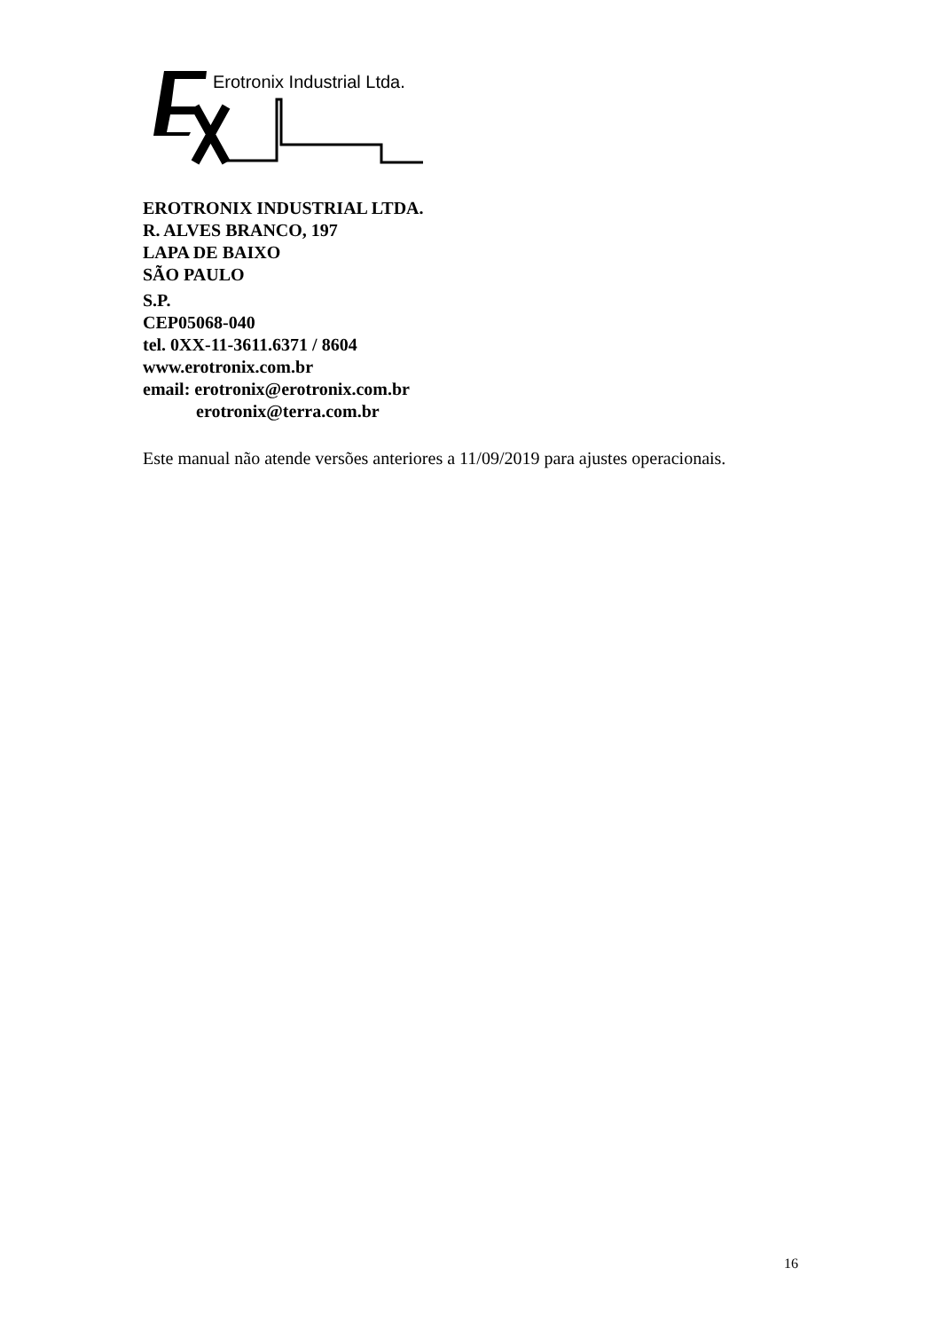Erotronix Industrial Ltda.
EROTRONIX INDUSTRIAL LTDA.
R. ALVES BRANCO, 197
LAPA DE BAIXO
SÃO PAULO
S.P.
CEP05068-040
tel. 0XX-11-3611.6371 / 8604
www.erotronix.com.br
email: erotronix@erotronix.com.br
erotronix@terra.com.br
Este manual não atende versões anteriores a 11/09/2019 para ajustes operacionais.
16